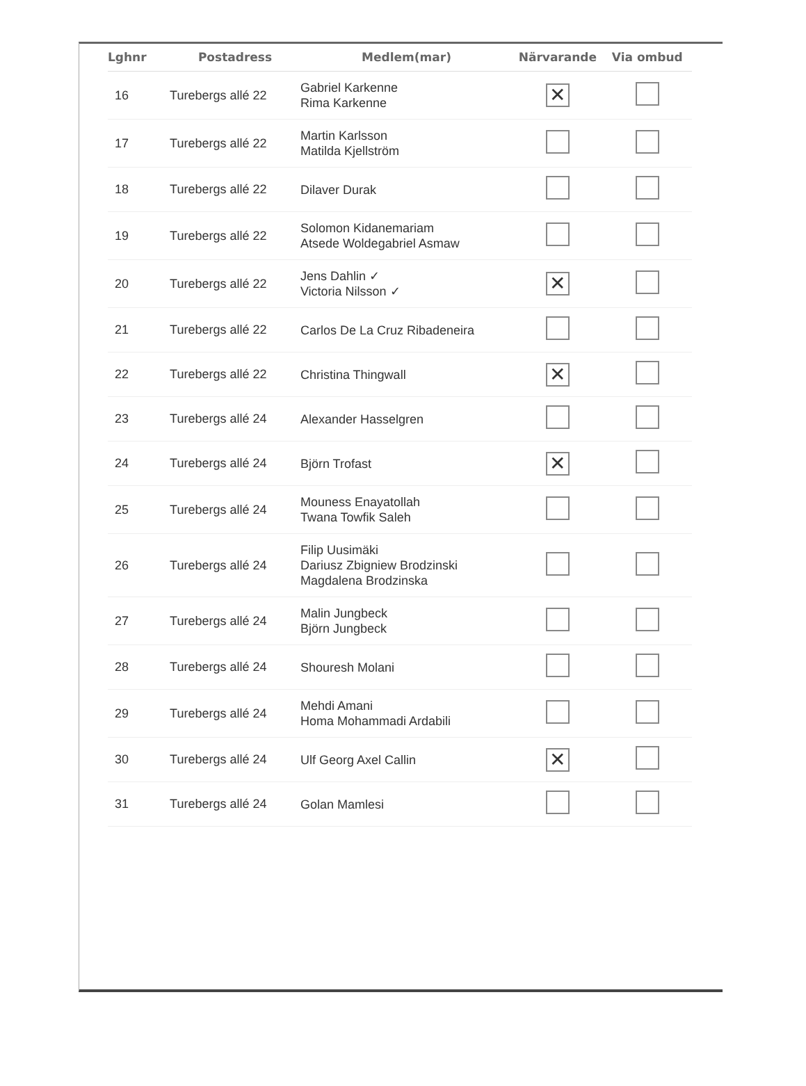| Lghnr | Postadress | Medlem(mar) | Närvarande | Via ombud |
| --- | --- | --- | --- | --- |
| 16 | Turebergs allé 22 | Gabriel Karkenne Rima Karkenne | ✕ | |
| 17 | Turebergs allé 22 | Martin Karlsson Matilda Kjellström | | |
| 18 | Turebergs allé 22 | Dilaver Durak | | |
| 19 | Turebergs allé 22 | Solomon Kidanemariam Atsede Woldegabriel Asmaw | | |
| 20 | Turebergs allé 22 | Jens Dahlin ✓ Victoria Nilsson ✓ | ✕ | |
| 21 | Turebergs allé 22 | Carlos De La Cruz Ribadeneira | | |
| 22 | Turebergs allé 22 | Christina Thingwall | ✕ | |
| 23 | Turebergs allé 24 | Alexander Hasselgren | | |
| 24 | Turebergs allé 24 | Björn Trofast | ✕ | |
| 25 | Turebergs allé 24 | Mouness Enayatollah Twana Towfik Saleh | | |
| 26 | Turebergs allé 24 | Filip Uusimäki Dariusz Zbigniew Brodzinski Magdalena Brodzinska | | |
| 27 | Turebergs allé 24 | Malin Jungbeck Björn Jungbeck | | |
| 28 | Turebergs allé 24 | Shouresh Molani | | |
| 29 | Turebergs allé 24 | Mehdi Amani Homa Mohammadi Ardabili | | |
| 30 | Turebergs allé 24 | Ulf Georg Axel Callin | ✕ | |
| 31 | Turebergs allé 24 | Golan Mamlesi | | |